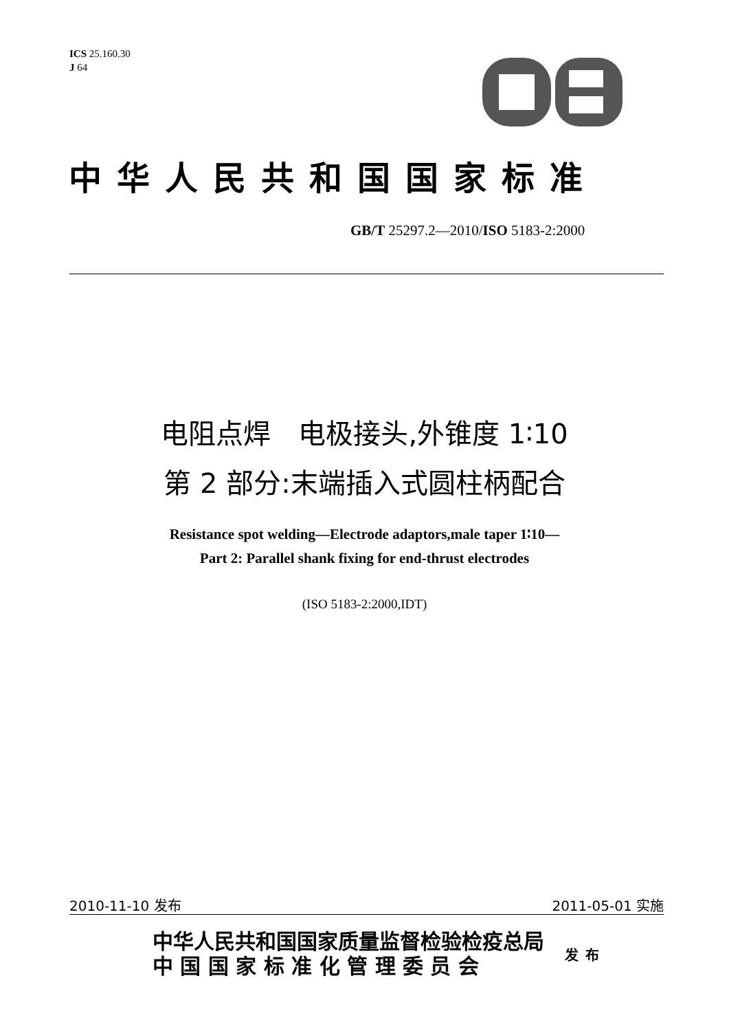ICS 25.160.30
J 64
中华人民共和国国家标准
GB/T 25297.2—2010/ISO 5183-2:2000
电阻点焊　电极接头,外锥度 1∶10
第 2 部分:末端插入式圆柱柄配合
Resistance spot welding—Electrode adaptors,male taper 1∶10—
Part 2: Parallel shank fixing for end-thrust electrodes
(ISO 5183-2:2000,IDT)
2010-11-10 发布 2011-05-01 实施
中华人民共和国国家质量监督检验检疫总局
中 国 国 家 标 准 化 管 理 委 员 会
发布